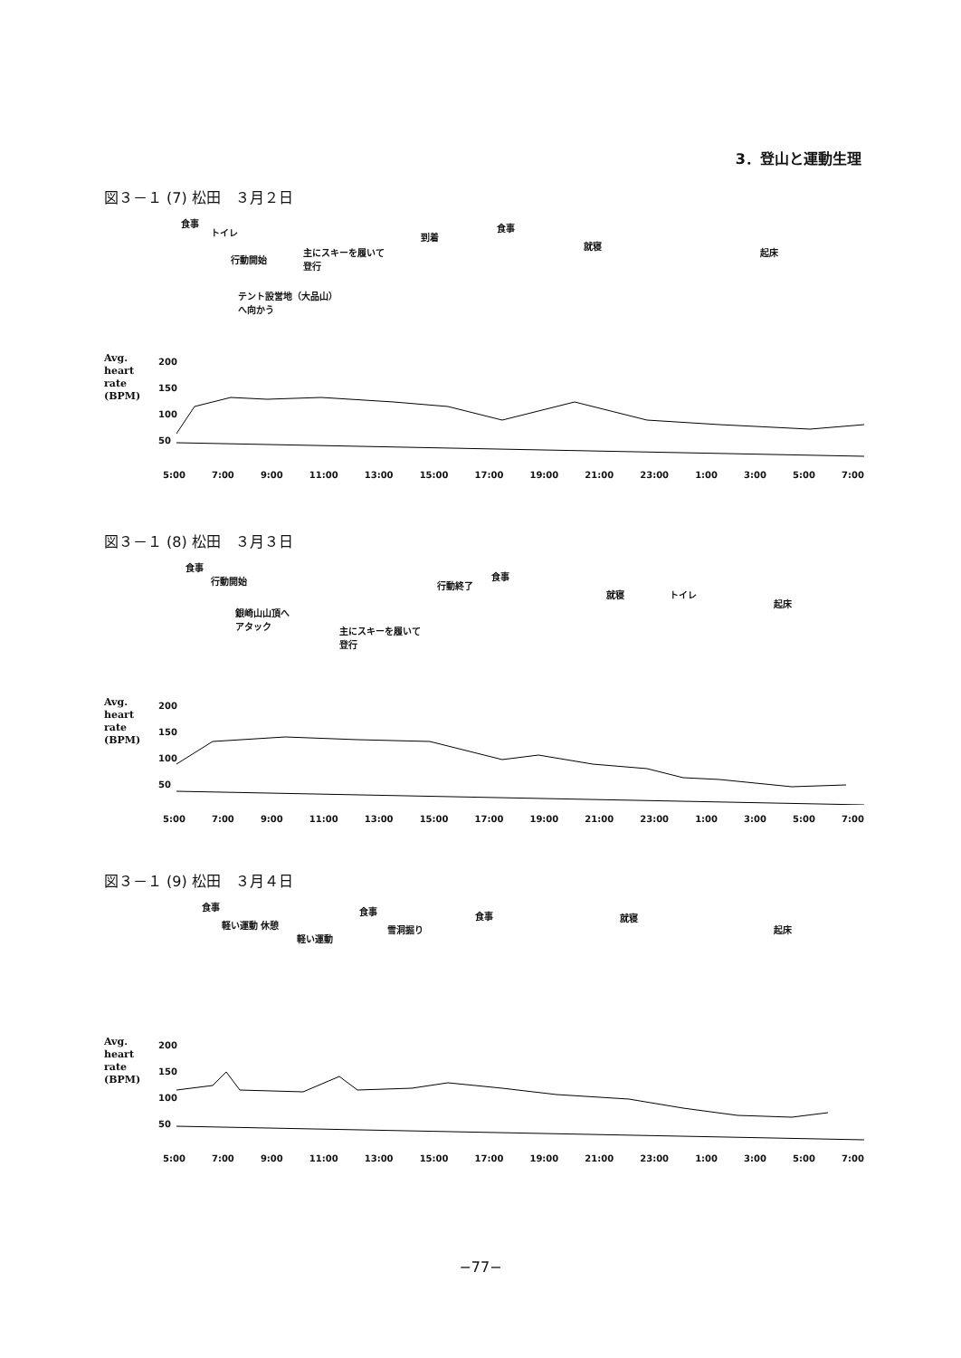3．登山と運動生理
図３－１ (7) 松田　３月２日
食事
トイレ
行動開始
主にスキーを履いて
登行
テント設営地（大品山）
へ向かう
到着
食事
就寝
起床
Avg.
heart
rate
(BPM)
200
150
100
50
5:00 7:00 9:00 11:00 13:00 15:00 17:00 19:00 21:00 23:00 1:00 3:00 5:00 7:00
図３－１ (8) 松田　３月３日
食事
行動開始
銀崎山山頂へ
アタック
主にスキーを履いて
登行
行動終了
食事
就寝 トイレ
起床
Avg.
heart
rate
(BPM)
200
150
100
50
5:00 7:00 9:00 11:00 13:00 15:00 17:00 19:00 21:00 23:00 1:00 3:00 5:00 7:00
図３－１ (9) 松田　３月４日
食事
軽い運動 休憩
軽い運動
食事
雪洞掘り
食事 就寝
起床
Avg.
heart
rate
(BPM)
200
150
100
50
5:00 7:00 9:00 11:00 13:00 15:00 17:00 19:00 21:00 23:00 1:00 3:00 5:00 7:00
−77−